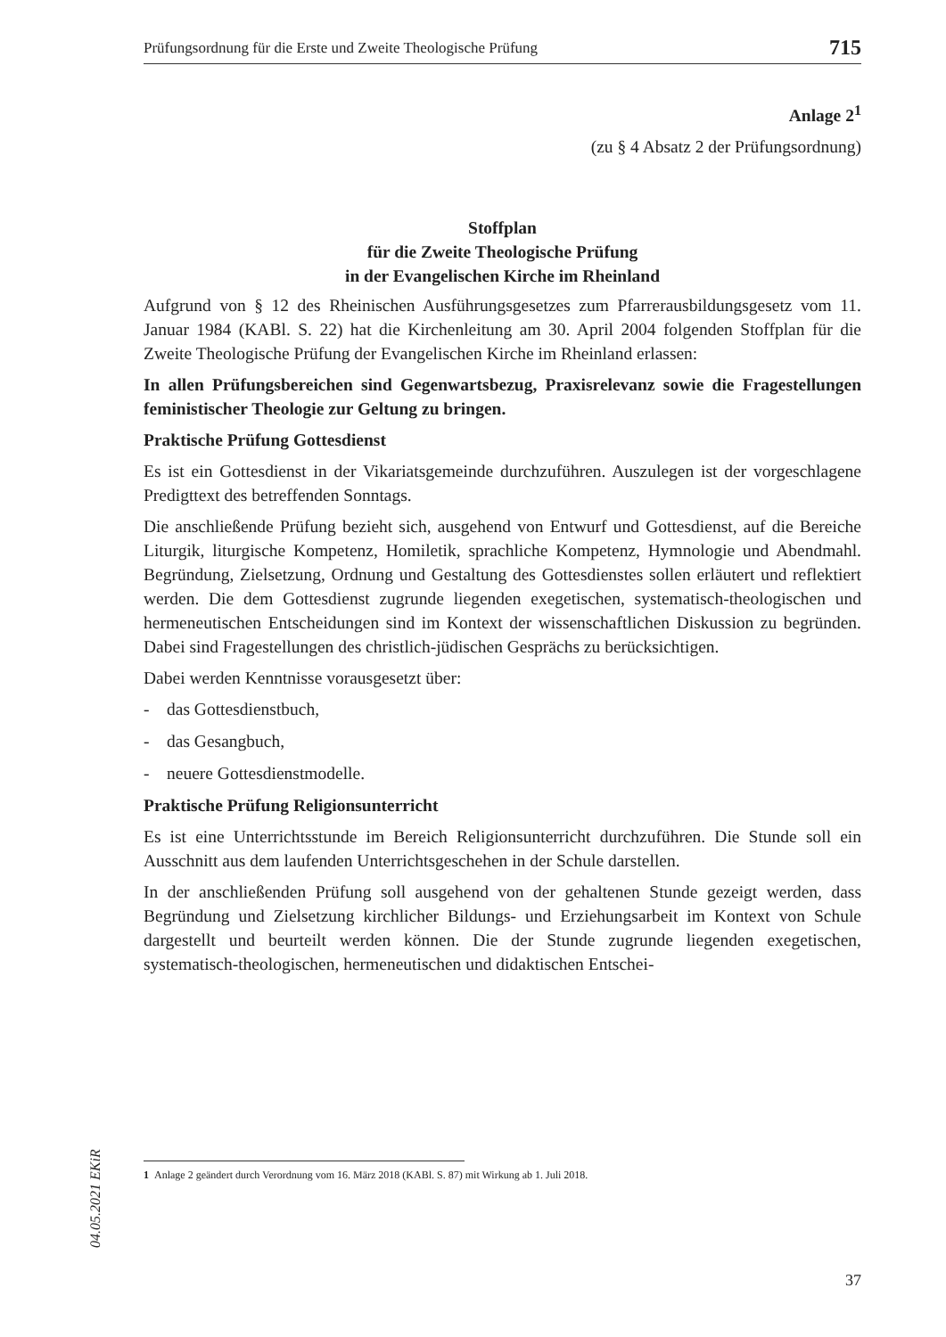Prüfungsordnung für die Erste und Zweite Theologische Prüfung 715
Anlage 2<sup>1</sup>
(zu § 4 Absatz 2 der Prüfungsordnung)
Stoffplan
für die Zweite Theologische Prüfung
in der Evangelischen Kirche im Rheinland
Aufgrund von § 12 des Rheinischen Ausführungsgesetzes zum Pfarrerausbildungsgesetz vom 11. Januar 1984 (KABl. S. 22) hat die Kirchenleitung am 30. April 2004 folgenden Stoffplan für die Zweite Theologische Prüfung der Evangelischen Kirche im Rheinland erlassen:
In allen Prüfungsbereichen sind Gegenwartsbezug, Praxisrelevanz sowie die Fragestellungen feministischer Theologie zur Geltung zu bringen.
Praktische Prüfung Gottesdienst
Es ist ein Gottesdienst in der Vikariatsgemeinde durchzuführen. Auszulegen ist der vorgeschlagene Predigttext des betreffenden Sonntags.
Die anschließende Prüfung bezieht sich, ausgehend von Entwurf und Gottesdienst, auf die Bereiche Liturgik, liturgische Kompetenz, Homiletik, sprachliche Kompetenz, Hymnologie und Abendmahl. Begründung, Zielsetzung, Ordnung und Gestaltung des Gottesdienstes sollen erläutert und reflektiert werden. Die dem Gottesdienst zugrunde liegenden exegetischen, systematisch-theologischen und hermeneutischen Entscheidungen sind im Kontext der wissenschaftlichen Diskussion zu begründen. Dabei sind Fragestellungen des christlich-jüdischen Gesprächs zu berücksichtigen.
Dabei werden Kenntnisse vorausgesetzt über:
- das Gottesdienstbuch,
- das Gesangbuch,
- neuere Gottesdienstmodelle.
Praktische Prüfung Religionsunterricht
Es ist eine Unterrichtsstunde im Bereich Religionsunterricht durchzuführen. Die Stunde soll ein Ausschnitt aus dem laufenden Unterrichtsgeschehen in der Schule darstellen.
In der anschließenden Prüfung soll ausgehend von der gehaltenen Stunde gezeigt werden, dass Begründung und Zielsetzung kirchlicher Bildungs- und Erziehungsarbeit im Kontext von Schule dargestellt und beurteilt werden können. Die der Stunde zugrunde liegenden exegetischen, systematisch-theologischen, hermeneutischen und didaktischen Entschei-
1 Anlage 2 geändert durch Verordnung vom 16. März 2018 (KABl. S. 87) mit Wirkung ab 1. Juli 2018.
04.05.2021 EKiR
37